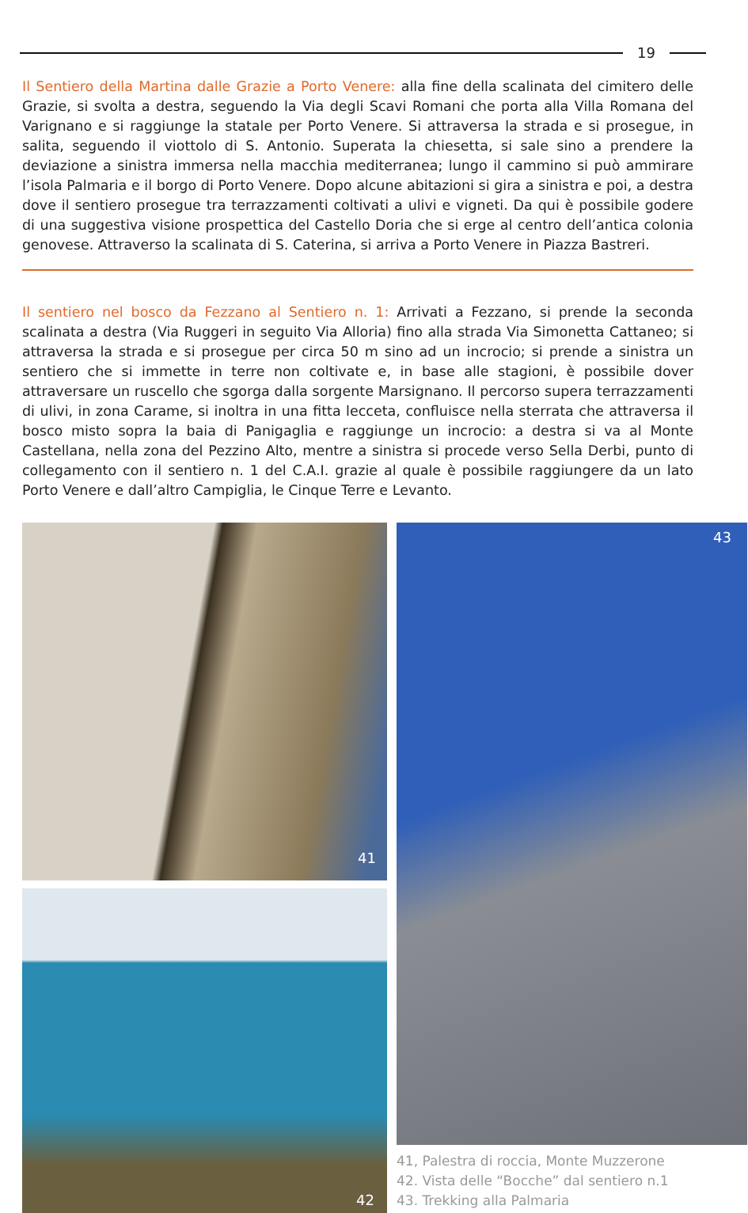19
Il Sentiero della Martina dalle Grazie a Porto Venere: alla fine della scalinata del cimitero delle Grazie, si svolta a destra, seguendo la Via degli Scavi Romani che porta alla Villa Romana del Varignano e si raggiunge la statale per Porto Venere. Si attraversa la strada e si prosegue, in salita, seguendo il viottolo di S. Antonio. Superata la chiesetta, si sale sino a prendere la deviazione a sinistra immersa nella macchia mediterranea; lungo il cammino si può ammirare l’isola Palmaria e il borgo di Porto Venere. Dopo alcune abitazioni si gira a sinistra e poi, a destra dove il sentiero prosegue tra terrazzamenti coltivati a ulivi e vigneti. Da qui è possibile godere di una suggestiva visione prospettica del Castello Doria che si erge al centro dell’antica colonia genovese. Attraverso la scalinata di S. Caterina, si arriva a Porto Venere in Piazza Bastreri.
Il sentiero nel bosco da Fezzano al Sentiero n. 1: Arrivati a Fezzano, si prende la seconda scalinata a destra (Via Ruggeri in seguito Via Alloria) fino alla strada Via Simonetta Cattaneo; si attraversa la strada e si prosegue per circa 50 m sino ad un incrocio; si prende a sinistra un sentiero che si immette in terre non coltivate e, in base alle stagioni, è possibile dover attraversare un ruscello che sgorga dalla sorgente Marsignano. Il percorso supera terrazzamenti di ulivi, in zona Carame, si inoltra in una fitta lecceta, confluisce nella sterrata che attraversa il bosco misto sopra la baia di Panigaglia e raggiunge un incrocio: a destra si va al Monte Castellana, nella zona del Pezzino Alto, mentre a sinistra si procede verso Sella Derbi, punto di collegamento con il sentiero n. 1 del C.A.I. grazie al quale è possibile raggiungere da un lato Porto Venere e dall’altro Campiglia, le Cinque Terre e Levanto.
41
42
43
41, Palestra di roccia, Monte Muzzerone
42. Vista delle “Bocche” dal sentiero n.1
43. Trekking alla Palmaria